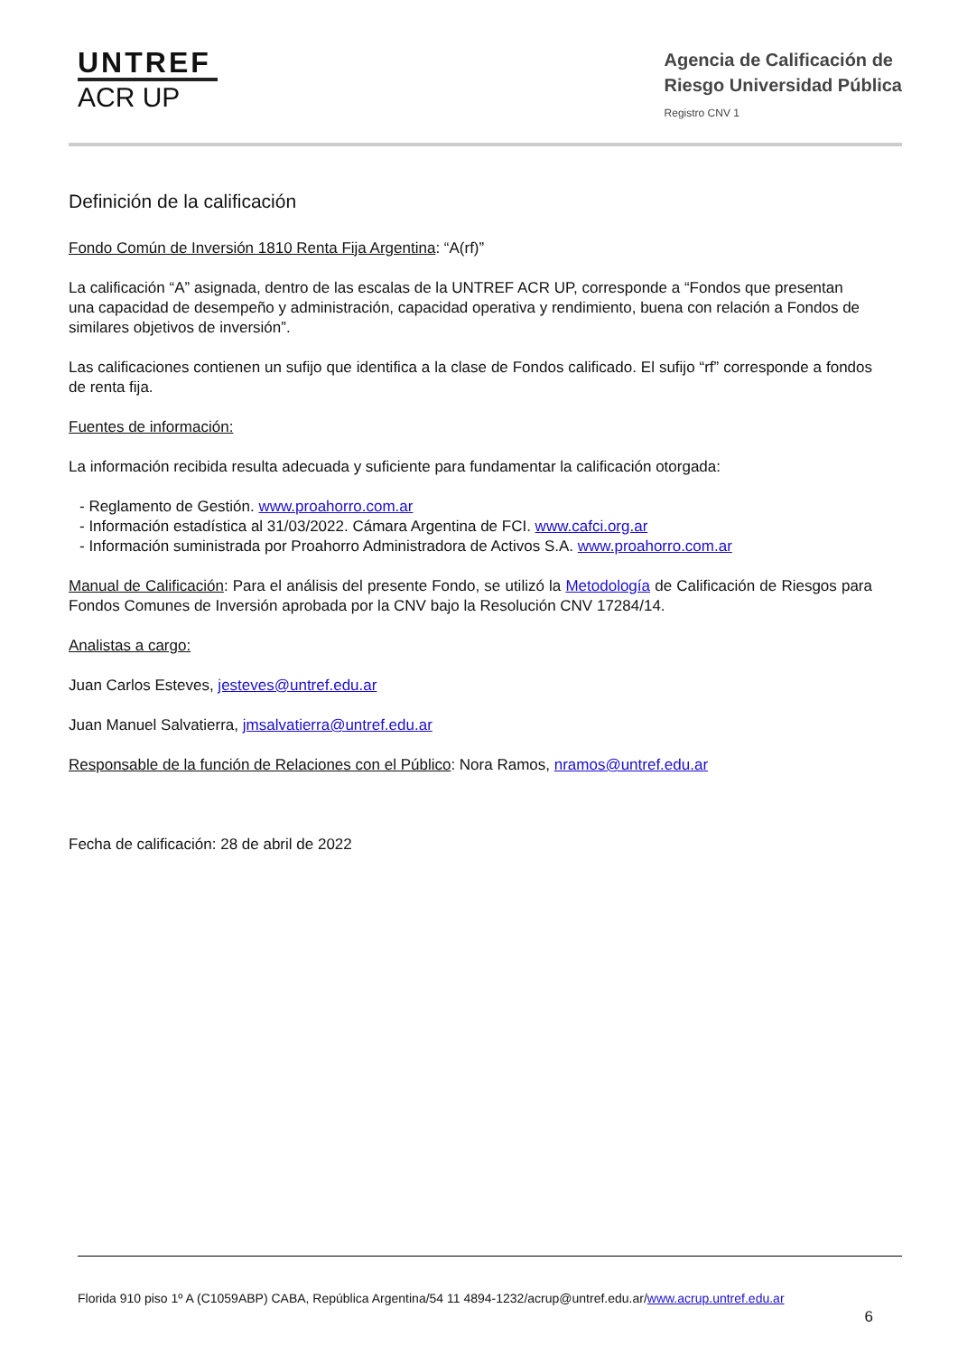UNTREF
ACR UP
Agencia de Calificación de
Riesgo Universidad Pública
Registro CNV 1
Definición de la calificación
Fondo Común de Inversión 1810 Renta Fija Argentina: “A(rf)”
La calificación “A” asignada, dentro de las escalas de la UNTREF ACR UP, corresponde a “Fondos que presentan una capacidad de desempeño y administración, capacidad operativa y rendimiento, buena con relación a Fondos de similares objetivos de inversión”.
Las calificaciones contienen un sufijo que identifica a la clase de Fondos calificado. El sufijo “rf” corresponde a fondos de renta fija.
Fuentes de información:
La información recibida resulta adecuada y suficiente para fundamentar la calificación otorgada:
- Reglamento de Gestión. www.proahorro.com.ar
- Información estadística al 31/03/2022. Cámara Argentina de FCI. www.cafci.org.ar
- Información suministrada por Proahorro Administradora de Activos S.A. www.proahorro.com.ar
Manual de Calificación: Para el análisis del presente Fondo, se utilizó la Metodología de Calificación de Riesgos para Fondos Comunes de Inversión aprobada por la CNV bajo la Resolución CNV 17284/14.
Analistas a cargo:
Juan Carlos Esteves, jesteves@untref.edu.ar
Juan Manuel Salvatierra, jmsalvatierra@untref.edu.ar
Responsable de la función de Relaciones con el Público: Nora Ramos, nramos@untref.edu.ar
Fecha de calificación: 28 de abril de 2022
Florida 910 piso 1º A (C1059ABP) CABA, República Argentina/54 11 4894-1232/acrup@untref.edu.ar/www.acrup.untref.edu.ar
6